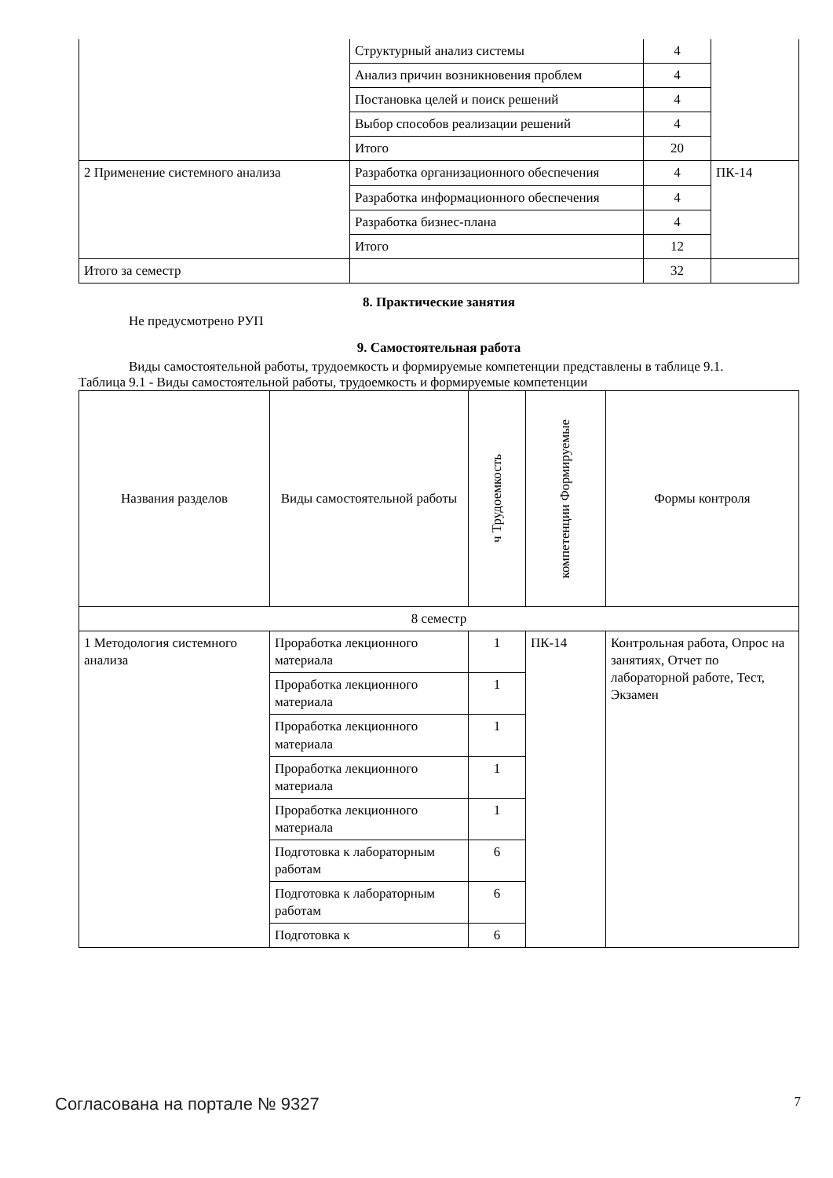| | Структурный анализ системы | 4 | |
| | Анализ причин возникновения проблем | 4 | |
| | Постановка целей и поиск решений | 4 | |
| | Выбор способов реализации решений | 4 | |
| | Итого | 20 | |
| 2 Применение системного анализа | Разработка организационного обеспечения | 4 | ПК-14 |
| | Разработка информационного обеспечения | 4 | |
| | Разработка бизнес-плана | 4 | |
| | Итого | 12 | |
| Итого за семестр | | 32 | |
8. Практические занятия
Не предусмотрено РУП
9. Самостоятельная работа
Виды самостоятельной работы, трудоемкость и формируемые компетенции представлены в таблице 9.1.
Таблица 9.1 - Виды самостоятельной работы, трудоемкость и формируемые компетенции
| Названия разделов | Виды самостоятельной работы | ч Трудоемкость | компетенции Формируемые | Формы контроля |
| --- | --- | --- | --- | --- |
| 8 семестр | | | | |
| 1 Методология системного анализа | Проработка лекционного материала | 1 | ПК-14 | Контрольная работа, Опрос на занятиях, Отчет по лабораторной работе, Тест, Экзамен |
| | Проработка лекционного материала | 1 | | |
| | Проработка лекционного материала | 1 | | |
| | Проработка лекционного материала | 1 | | |
| | Проработка лекционного материала | 1 | | |
| | Подготовка к лабораторным работам | 6 | | |
| | Подготовка к лабораторным работам | 6 | | |
| | Подготовка к | 6 | | |
Согласована на портале № 9327 7